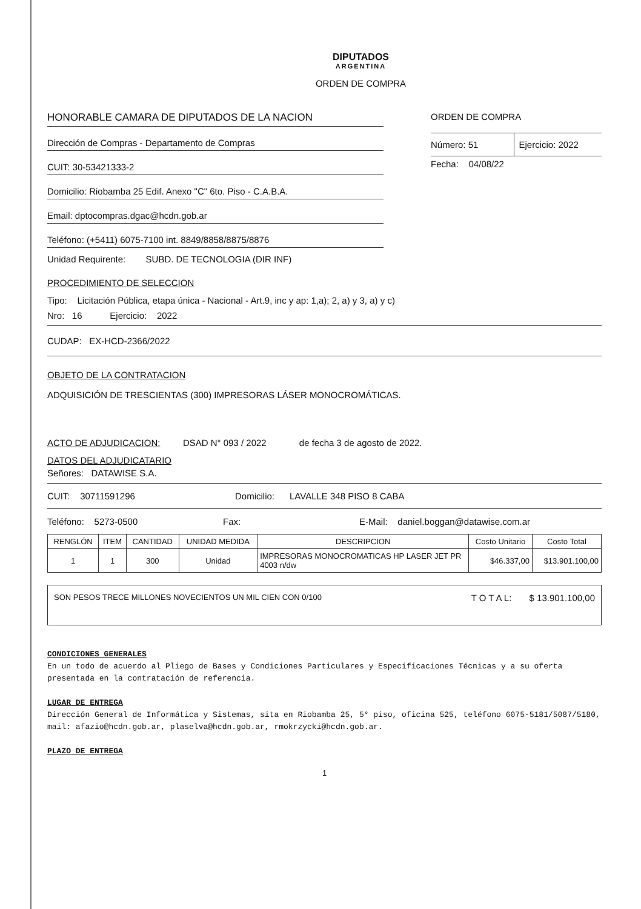DIPUTADOS
ARGENTINA
ORDEN DE COMPRA
HONORABLE CAMARA DE DIPUTADOS DE LA NACION
Dirección de Compras - Departamento de Compras
CUIT: 30-53421333-2
Domicilio: Riobamba 25 Edif. Anexo "C" 6to. Piso - C.A.B.A.
Email: dptocompras.dgac@hcdn.gob.ar
Teléfono: (+5411) 6075-7100 int. 8849/8858/8875/8876
ORDEN DE COMPRA
Número: 51 Ejercicio: 2022
Fecha: 04/08/22
Unidad Requirente: SUBD. DE TECNOLOGIA (DIR INF)
PROCEDIMIENTO DE SELECCION
Tipo: Licitación Pública, etapa única - Nacional - Art.9, inc y ap: 1,a); 2, a) y 3, a) y c)
Nro: 16 Ejercicio: 2022
CUDAP: EX-HCD-2366/2022
OBJETO DE LA CONTRATACION
ADQUISICIÓN DE TRESCIENTAS (300) IMPRESORAS LÁSER MONOCROMÁTICAS.
ACTO DE ADJUDICACION: DSAD N° 093 / 2022 de fecha 3 de agosto de 2022.
DATOS DEL ADJUDICATARIO
Señores: DATAWISE S.A.
CUIT: 30711591296 Domicilio: LAVALLE 348 PISO 8 CABA
Teléfono: 5273-0500 Fax: E-Mail: daniel.boggan@datawise.com.ar
| RENGLÓN | ITEM | CANTIDAD | UNIDAD MEDIDA | DESCRIPCION | Costo Unitario | Costo Total |
| --- | --- | --- | --- | --- | --- | --- |
| 1 | 1 | 300 | Unidad | IMPRESORAS MONOCROMATICAS HP LASER JET PR 4003 n/dw | $46.337,00 | $13.901.100,00 |
SON PESOS TRECE MILLONES NOVECIENTOS UN MIL CIEN CON 0/100 T O T A L: $ 13.901.100,00
CONDICIONES GENERALES
En un todo de acuerdo al Pliego de Bases y Condiciones Particulares y Especificaciones Técnicas y a su oferta presentada en la contratación de referencia.
LUGAR DE ENTREGA
Dirección General de Informática y Sistemas, sita en Riobamba 25, 5° piso, oficina 525, teléfono 6075-5181/5087/5180, mail: afazio@hcdn.gob.ar, plaselva@hcdn.gob.ar, rmokrzycki@hcdn.gob.ar.
PLAZO DE ENTREGA
1